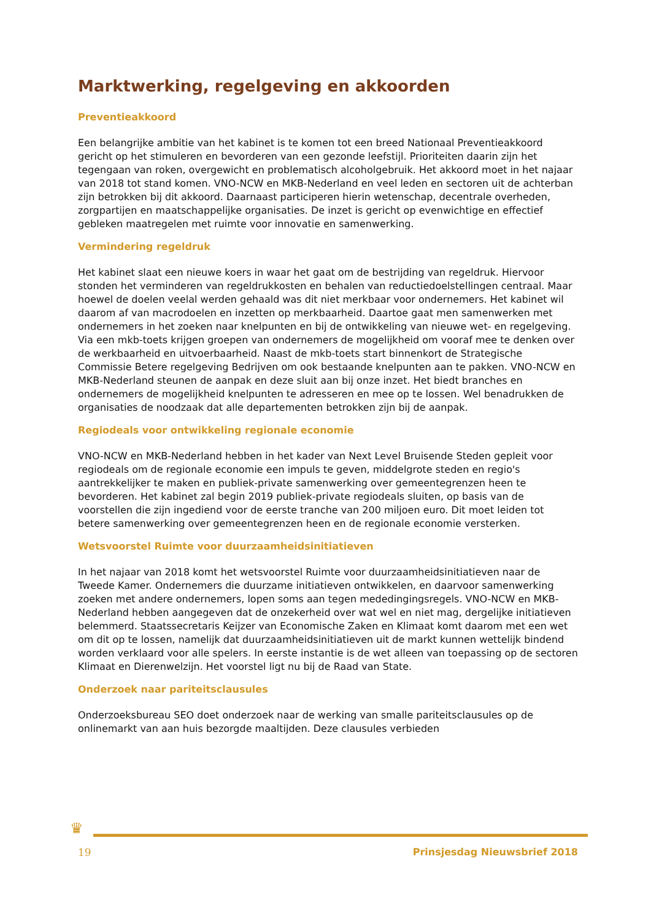Marktwerking, regelgeving en akkoorden
Preventieakkoord
Een belangrijke ambitie van het kabinet is te komen tot een breed Nationaal Preventieakkoord gericht op het stimuleren en bevorderen van een gezonde leefstijl. Prioriteiten daarin zijn het tegengaan van roken, overgewicht en problematisch alcoholgebruik. Het akkoord moet in het najaar van 2018 tot stand komen. VNO-NCW en MKB-Nederland en veel leden en sectoren uit de achterban zijn betrokken bij dit akkoord. Daarnaast participeren hierin wetenschap, decentrale overheden, zorgpartijen en maatschappelijke organisaties. De inzet is gericht op evenwichtige en effectief gebleken maatregelen met ruimte voor innovatie en samenwerking.
Vermindering regeldruk
Het kabinet slaat een nieuwe koers in waar het gaat om de bestrijding van regeldruk. Hiervoor stonden het verminderen van regeldrukkosten en behalen van reductiedoelstellingen centraal. Maar hoewel de doelen veelal werden gehaald was dit niet merkbaar voor ondernemers. Het kabinet wil daarom af van macrodoelen en inzetten op merkbaarheid. Daartoe gaat men samenwerken met ondernemers in het zoeken naar knelpunten en bij de ontwikkeling van nieuwe wet- en regelgeving. Via een mkb-toets krijgen groepen van ondernemers de mogelijkheid om vooraf mee te denken over de werkbaarheid en uitvoerbaarheid. Naast de mkb-toets start binnenkort de Strategische Commissie Betere regelgeving Bedrijven om ook bestaande knelpunten aan te pakken. VNO-NCW en MKB-Nederland steunen de aanpak en deze sluit aan bij onze inzet. Het biedt branches en ondernemers de mogelijkheid knelpunten te adresseren en mee op te lossen. Wel benadrukken de organisaties de noodzaak dat alle departementen betrokken zijn bij de aanpak.
Regiodeals voor ontwikkeling regionale economie
VNO-NCW en MKB-Nederland hebben in het kader van Next Level Bruisende Steden gepleit voor regiodeals om de regionale economie een impuls te geven, middelgrote steden en regio's aantrekkelijker te maken en publiek-private samenwerking over gemeentegrenzen heen te bevorderen. Het kabinet zal begin 2019 publiek-private regiodeals sluiten, op basis van de voorstellen die zijn ingediend voor de eerste tranche van 200 miljoen euro. Dit moet leiden tot betere samenwerking over gemeentegrenzen heen en de regionale economie versterken.
Wetsvoorstel Ruimte voor duurzaamheidsinitiatieven
In het najaar van 2018 komt het wetsvoorstel Ruimte voor duurzaamheidsinitiatieven naar de Tweede Kamer. Ondernemers die duurzame initiatieven ontwikkelen, en daarvoor samenwerking zoeken met andere ondernemers, lopen soms aan tegen mededingingsregels. VNO-NCW en MKB-Nederland hebben aangegeven dat de onzekerheid over wat wel en niet mag, dergelijke initiatieven belemmerd. Staatssecretaris Keijzer van Economische Zaken en Klimaat komt daarom met een wet om dit op te lossen, namelijk dat duurzaamheidsinitiatieven uit de markt kunnen wettelijk bindend worden verklaard voor alle spelers. In eerste instantie is de wet alleen van toepassing op de sectoren Klimaat en Dierenwelzijn. Het voorstel ligt nu bij de Raad van State.
Onderzoek naar pariteitsclausules
Onderzoeksbureau SEO doet onderzoek naar de werking van smalle pariteitsclausules op de onlinemarkt van aan huis bezorgde maaltijden. Deze clausules verbieden
♛
19 Prinsjesdag Nieuwsbrief 2018